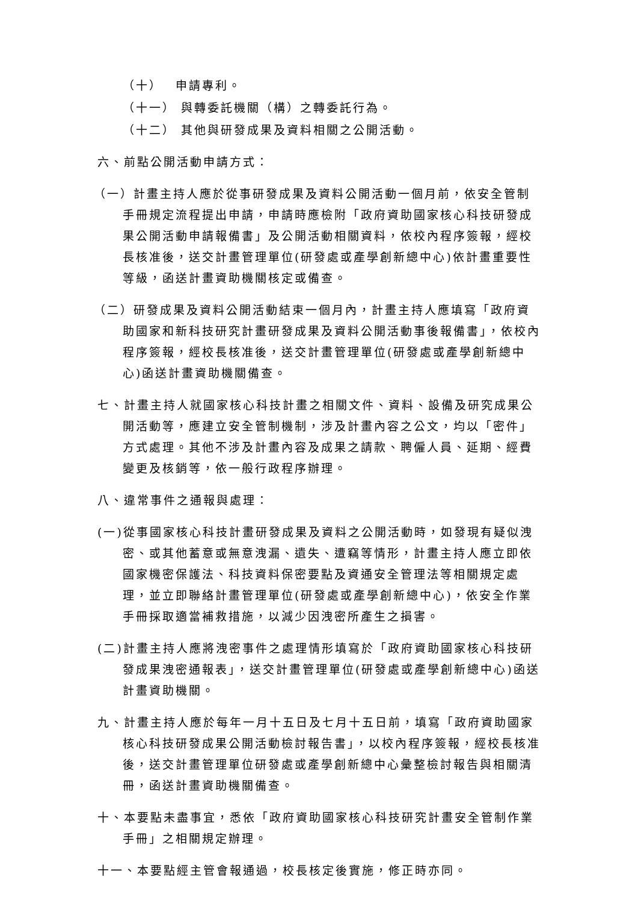（十）　 申請專利。
（十一） 與轉委託機關（構）之轉委託行為。
（十二） 其他與研發成果及資料相關之公開活動。
六、前點公開活動申請方式：
（一）計畫主持人應於從事研發成果及資料公開活動一個月前，依安全管制手冊規定流程提出申請，申請時應檢附「政府資助國家核心科技研發成果公開活動申請報備書」及公開活動相關資料，依校內程序簽報，經校長核准後，送交計畫管理單位(研發處或產學創新總中心)依計畫重要性等級，函送計畫資助機關核定或備查。
（二）研發成果及資料公開活動結束一個月內，計畫主持人應填寫「政府資助國家和新科技研究計畫研發成果及資料公開活動事後報備書」，依校內程序簽報，經校長核准後，送交計畫管理單位(研發處或產學創新總中心)函送計畫資助機關備查。
七、計畫主持人就國家核心科技計畫之相關文件、資料、設備及研究成果公開活動等，應建立安全管制機制，涉及計畫內容之公文，均以「密件」方式處理。其他不涉及計畫內容及成果之請款、聘僱人員、延期、經費變更及核銷等，依一般行政程序辦理。
八、違常事件之通報與處理：
(一)從事國家核心科技計畫研發成果及資料之公開活動時，如發現有疑似洩密、或其他蓄意或無意洩漏、遺失、遭竊等情形，計畫主持人應立即依國家機密保護法、科技資料保密要點及資通安全管理法等相關規定處理，並立即聯絡計畫管理單位(研發處或產學創新總中心)，依安全作業手冊採取適當補救措施，以減少因洩密所產生之損害。
(二)計畫主持人應將洩密事件之處理情形填寫於「政府資助國家核心科技研發成果洩密通報表」，送交計畫管理單位(研發處或產學創新總中心)函送計畫資助機關。
九、計畫主持人應於每年一月十五日及七月十五日前，填寫「政府資助國家核心科技研發成果公開活動檢討報告書」，以校內程序簽報，經校長核准後，送交計畫管理單位研發處或產學創新總中心彙整檢討報告與相關清冊，函送計畫資助機關備查。
十、本要點未盡事宜，悉依「政府資助國家核心科技研究計畫安全管制作業手冊」之相關規定辦理。
十一、本要點經主管會報通過，校長核定後實施，修正時亦同。